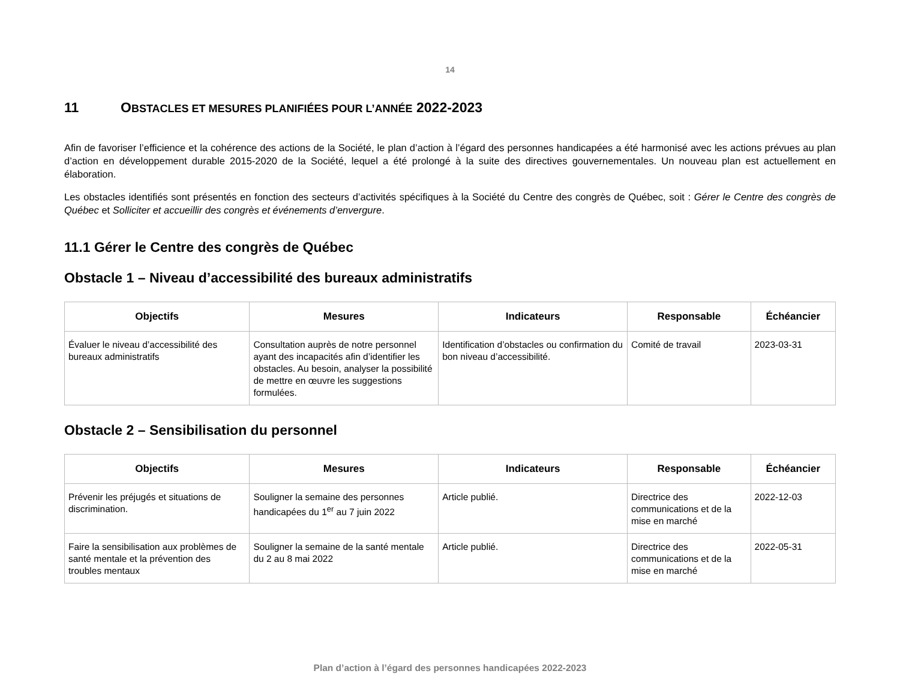14
11 OBSTACLES ET MESURES PLANIFIÉES POUR L’ANNÉE 2022-2023
Afin de favoriser l’efficience et la cohérence des actions de la Société, le plan d’action à l’égard des personnes handicapées a été harmonisé avec les actions prévues au plan d’action en développement durable 2015-2020 de la Société, lequel a été prolongé à la suite des directives gouvernementales. Un nouveau plan est actuellement en élaboration.
Les obstacles identifiés sont présentés en fonction des secteurs d’activités spécifiques à la Société du Centre des congrès de Québec, soit : Gérer le Centre des congrès de Québec et Solliciter et accueillir des congrès et événements d’envergure.
11.1 Gérer le Centre des congrès de Québec
Obstacle 1 – Niveau d’accessibilité des bureaux administratifs
| Objectifs | Mesures | Indicateurs | Responsable | Échéancier |
| --- | --- | --- | --- | --- |
| Évaluer le niveau d’accessibilité des bureaux administratifs | Consultation auprès de notre personnel ayant des incapacités afin d’identifier les obstacles. Au besoin, analyser la possibilité de mettre en œuvre les suggestions formulées. | Identification d’obstacles ou confirmation du bon niveau d’accessibilité. | Comité de travail | 2023-03-31 |
Obstacle 2 – Sensibilisation du personnel
| Objectifs | Mesures | Indicateurs | Responsable | Échéancier |
| --- | --- | --- | --- | --- |
| Prévenir les préjugés et situations de discrimination. | Souligner la semaine des personnes handicapées du 1<sup>er</sup> au 7 juin 2022 | Article publié. | Directrice des communications et de la mise en marché | 2022-12-03 |
| Faire la sensibilisation aux problèmes de santé mentale et la prévention des troubles mentaux | Souligner la semaine de la santé mentale du 2 au 8 mai 2022 | Article publié. | Directrice des communications et de la mise en marché | 2022-05-31 |
Plan d’action à l’égard des personnes handicapées 2022-2023